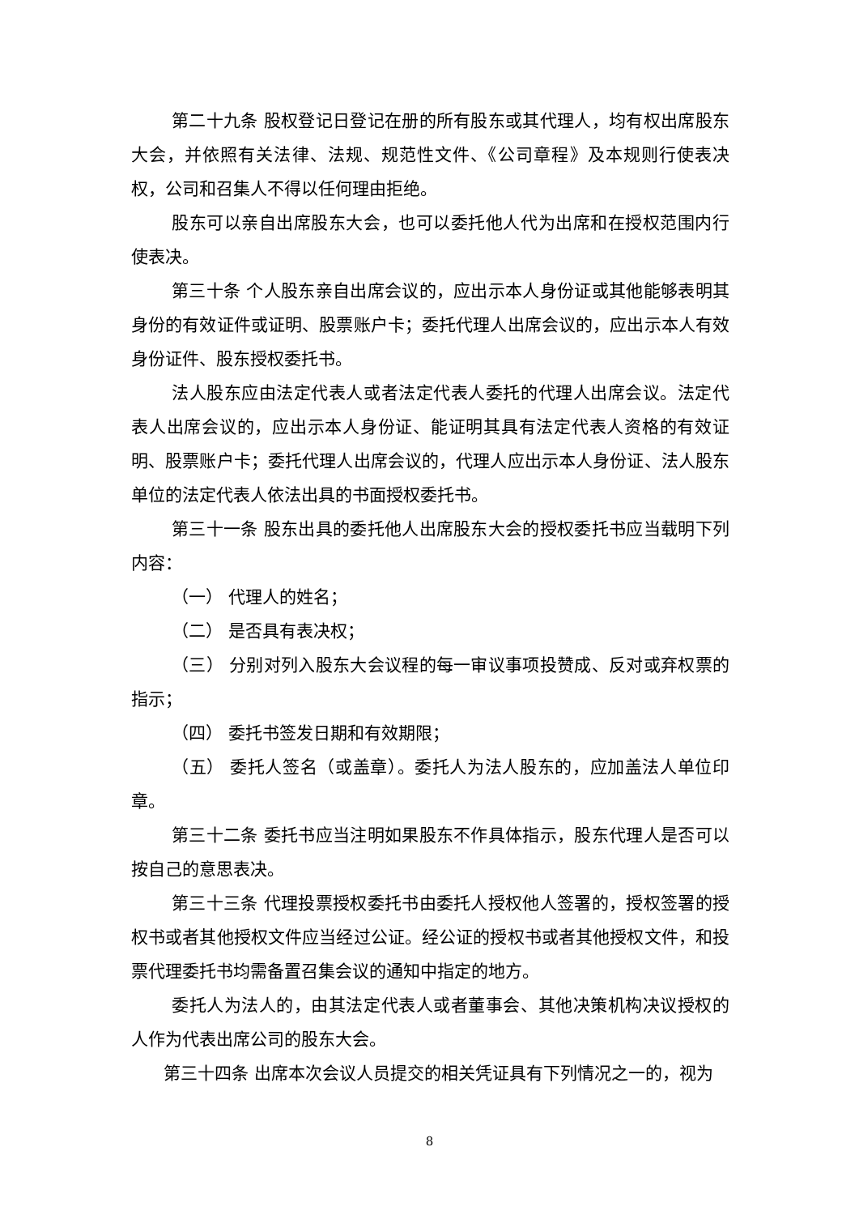第二十九条 股权登记日登记在册的所有股东或其代理人，均有权出席股东大会，并依照有关法律、法规、规范性文件、《公司章程》及本规则行使表决权，公司和召集人不得以任何理由拒绝。
股东可以亲自出席股东大会，也可以委托他人代为出席和在授权范围内行使表决。
第三十条 个人股东亲自出席会议的，应出示本人身份证或其他能够表明其身份的有效证件或证明、股票账户卡；委托代理人出席会议的，应出示本人有效身份证件、股东授权委托书。
法人股东应由法定代表人或者法定代表人委托的代理人出席会议。法定代表人出席会议的，应出示本人身份证、能证明其具有法定代表人资格的有效证明、股票账户卡；委托代理人出席会议的，代理人应出示本人身份证、法人股东单位的法定代表人依法出具的书面授权委托书。
第三十一条 股东出具的委托他人出席股东大会的授权委托书应当载明下列内容：
（一） 代理人的姓名；
（二） 是否具有表决权；
（三） 分别对列入股东大会议程的每一审议事项投赞成、反对或弃权票的指示；
（四） 委托书签发日期和有效期限；
（五） 委托人签名（或盖章）。委托人为法人股东的，应加盖法人单位印章。
第三十二条 委托书应当注明如果股东不作具体指示，股东代理人是否可以按自己的意思表决。
第三十三条 代理投票授权委托书由委托人授权他人签署的，授权签署的授权书或者其他授权文件应当经过公证。经公证的授权书或者其他授权文件，和投票代理委托书均需备置召集会议的通知中指定的地方。
委托人为法人的，由其法定代表人或者董事会、其他决策机构决议授权的人作为代表出席公司的股东大会。
第三十四条 出席本次会议人员提交的相关凭证具有下列情况之一的，视为
8